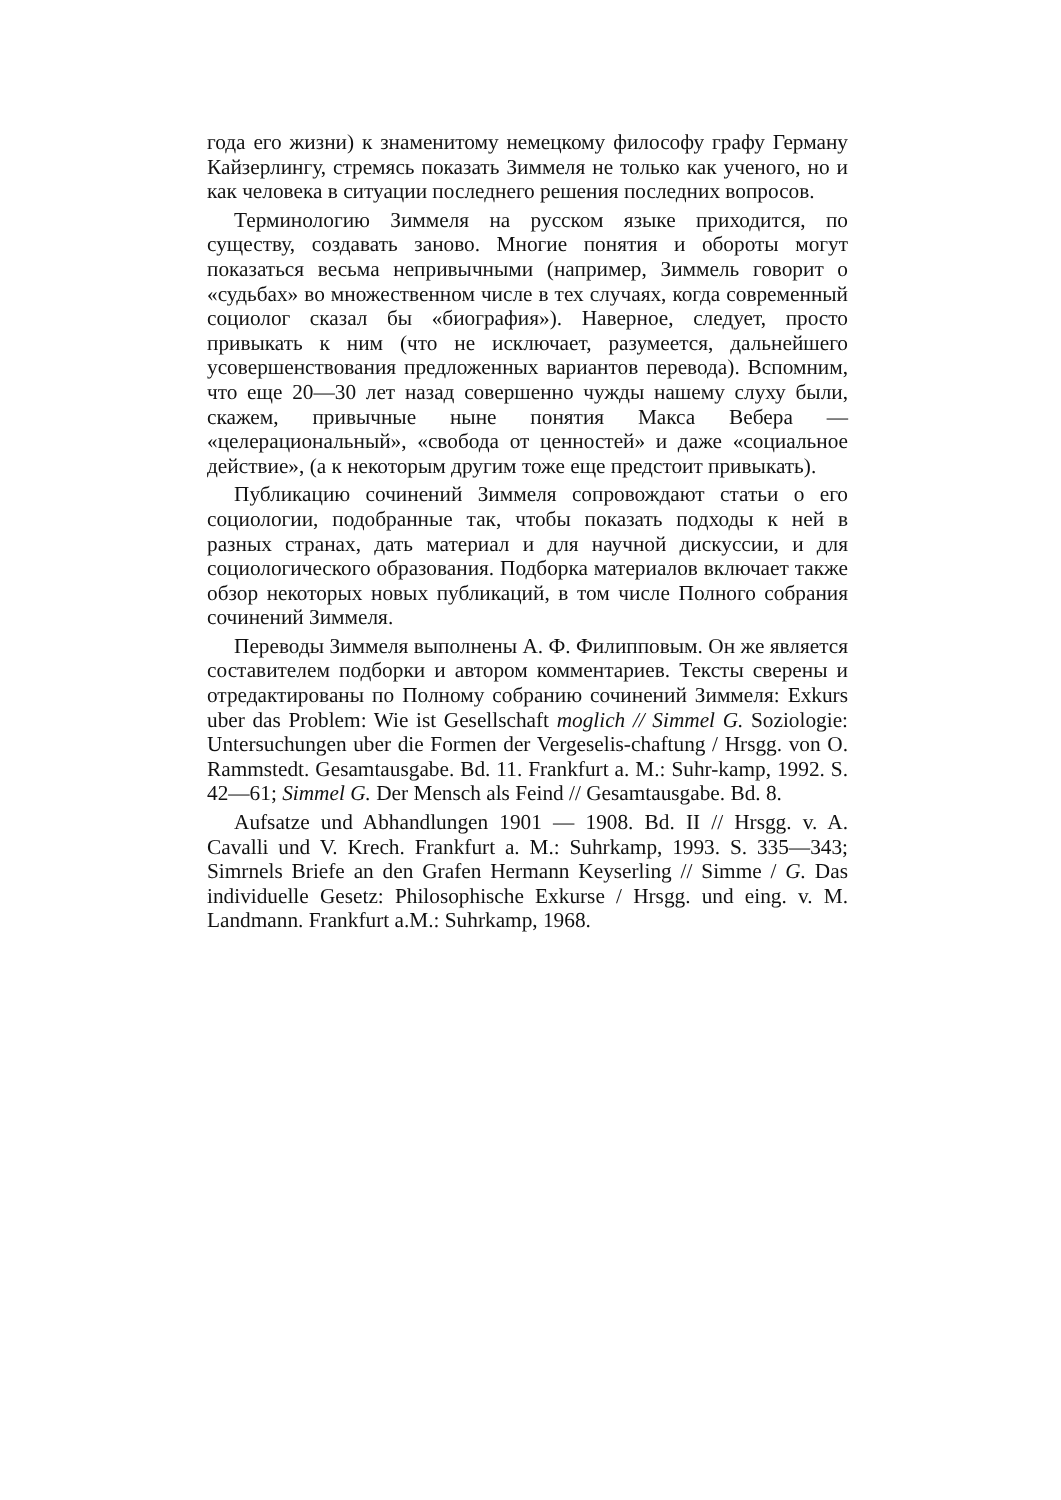года его жизни) к знаменитому немецкому философу графу Герману Кайзерлингу, стремясь показать Зиммеля не только как ученого, но и как человека в ситуации последнего решения последних вопросов.
Терминологию Зиммеля на русском языке приходится, по существу, создавать заново. Многие понятия и обороты могут показаться весьма непривычными (например, Зиммель говорит о «судьбах» во множественном числе в тех случаях, когда современный социолог сказал бы «биография»). Наверное, следует, просто привыкать к ним (что не исключает, разумеется, дальнейшего усовершенствования предложенных вариантов перевода). Вспомним, что еще 20—30 лет назад совершенно чужды нашему слуху были, скажем, привычные ныне понятия Макса Вебера — «целерациональный», «свобода от ценностей» и даже «социальное действие», (а к некоторым другим тоже еще предстоит привыкать).
Публикацию сочинений Зиммеля сопровождают статьи о его социологии, подобранные так, чтобы показать подходы к ней в разных странах, дать материал и для научной дискуссии, и для социологического образования. Подборка материалов включает также обзор некоторых новых публикаций, в том числе Полного собрания сочинений Зиммеля.
Переводы Зиммеля выполнены А. Ф. Филипповым. Он же является составителем подборки и автором комментариев. Тексты сверены и отредактированы по Полному собранию сочинений Зиммеля: Exkurs uber das Problem: Wie ist Gesellschaft moglich // Simmel G. Soziologie: Untersuchungen uber die Formen der Vergeselis-chaftung / Hrsgg. von O. Rammstedt. Gesamtausgabe. Bd. 11. Frankfurt a. M.: Suhr-kamp, 1992. S. 42—61; Simmel G. Der Mensch als Feind // Gesamtausgabe. Bd. 8.
Aufsatze und Abhandlungen 1901 — 1908. Bd. II // Hrsgg. v. A. Cavalli und V. Krech. Frankfurt a. M.: Suhrkamp, 1993. S. 335—343; Simrnels Briefe an den Grafen Hermann Keyserling // Simme / G. Das individuelle Gesetz: Philosophische Exkurse / Hrsgg. und eing. v. M. Landmann. Frankfurt a.M.: Suhrkamp, 1968.